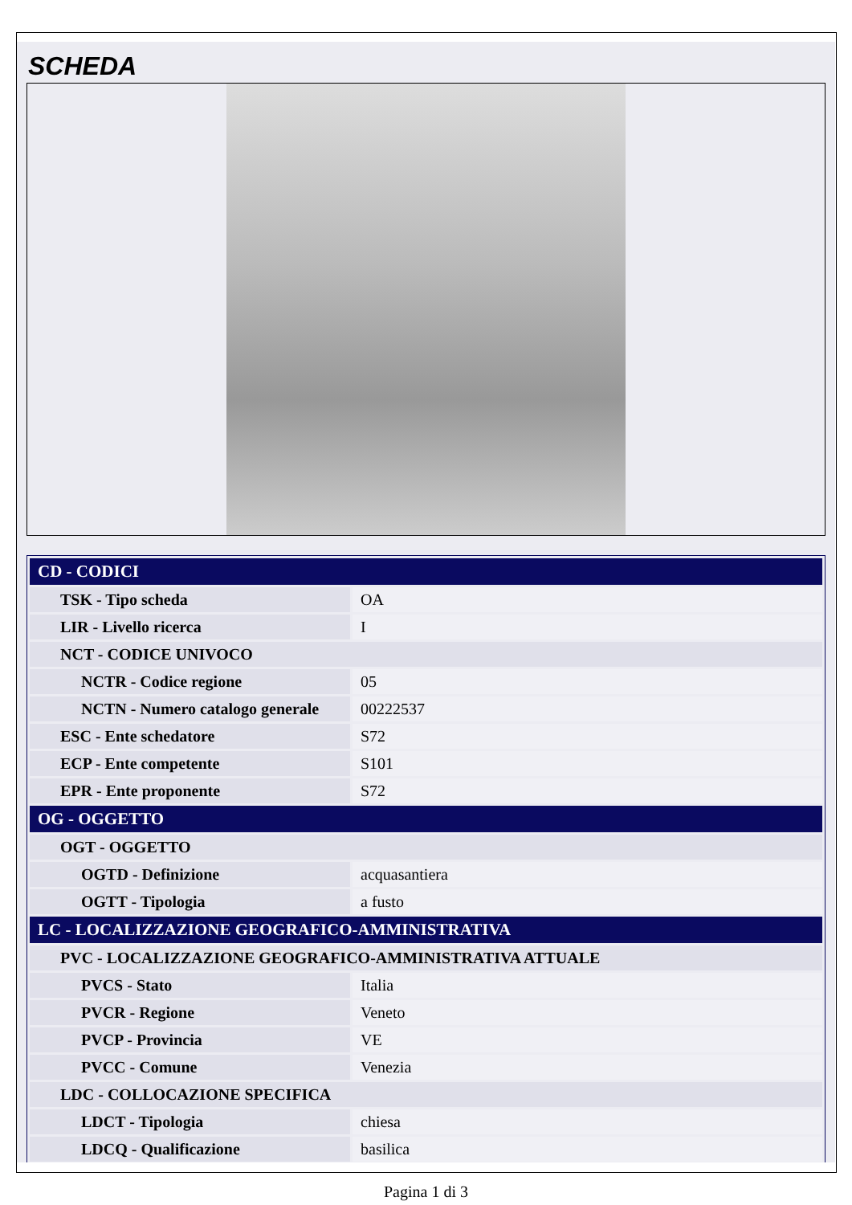SCHEDA
| CD - CODICI | |
| --- | --- |
| TSK - Tipo scheda | OA |
| LIR - Livello ricerca | I |
| NCT - CODICE UNIVOCO | |
| NCTR - Codice regione | 05 |
| NCTN - Numero catalogo generale | 00222537 |
| ESC - Ente schedatore | S72 |
| ECP - Ente competente | S101 |
| EPR - Ente proponente | S72 |
| OG - OGGETTO | |
| OGT - OGGETTO | |
| OGTD - Definizione | acquasantiera |
| OGTT - Tipologia | a fusto |
| LC - LOCALIZZAZIONE GEOGRAFICO-AMMINISTRATIVA | |
| PVC - LOCALIZZAZIONE GEOGRAFICO-AMMINISTRATIVA ATTUALE | |
| PVCS - Stato | Italia |
| PVCR - Regione | Veneto |
| PVCP - Provincia | VE |
| PVCC - Comune | Venezia |
| LDC - COLLOCAZIONE SPECIFICA | |
| LDCT - Tipologia | chiesa |
| LDCQ - Qualificazione | basilica |
Pagina 1 di 3